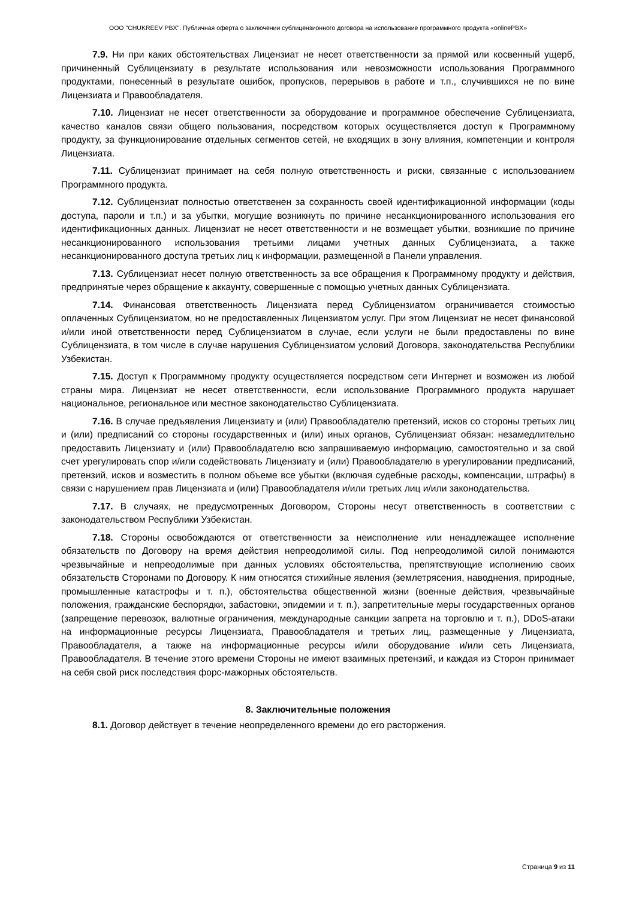ООО "CHUKREEV PBX". Публичная оферта о заключении сублицензионного договора на использование программного продукта «onlinePBX»
7.9. Ни при каких обстоятельствах Лицензиат не несет ответственности за прямой или косвенный ущерб, причиненный Сублицензиату в результате использования или невозможности использования Программного продуктами, понесенный в результате ошибок, пропусков, перерывов в работе и т.п., случившихся не по вине Лицензиата и Правообладателя.
7.10. Лицензиат не несет ответственности за оборудование и программное обеспечение Сублицензиата, качество каналов связи общего пользования, посредством которых осуществляется доступ к Программному продукту, за функционирование отдельных сегментов сетей, не входящих в зону влияния, компетенции и контроля Лицензиата.
7.11. Сублицензиат принимает на себя полную ответственность и риски, связанные с использованием Программного продукта.
7.12. Сублицензиат полностью ответственен за сохранность своей идентификационной информации (коды доступа, пароли и т.п.) и за убытки, могущие возникнуть по причине несанкционированного использования его идентификационных данных. Лицензиат не несет ответственности и не возмещает убытки, возникшие по причине несанкционированного использования третьими лицами учетных данных Сублицензиата, а также несанкционированного доступа третьих лиц к информации, размещенной в Панели управления.
7.13. Сублицензиат несет полную ответственность за все обращения к Программному продукту и действия, предпринятые через обращение к аккаунту, совершенные с помощью учетных данных Сублицензиата.
7.14. Финансовая ответственность Лицензиата перед Сублицензиатом ограничивается стоимостью оплаченных Сублицензиатом, но не предоставленных Лицензиатом услуг. При этом Лицензиат не несет финансовой и/или иной ответственности перед Сублицензиатом в случае, если услуги не были предоставлены по вине Сублицензиата, в том числе в случае нарушения Сублицензиатом условий Договора, законодательства Республики Узбекистан.
7.15. Доступ к Программному продукту осуществляется посредством сети Интернет и возможен из любой страны мира. Лицензиат не несет ответственности, если использование Программного продукта нарушает национальное, региональное или местное законодательство Сублицензиата.
7.16. В случае предъявления Лицензиату и (или) Правообладателю претензий, исков со стороны третьих лиц и (или) предписаний со стороны государственных и (или) иных органов, Сублицензиат обязан: незамедлительно предоставить Лицензиату и (или) Правообладателю всю запрашиваемую информацию, самостоятельно и за свой счет урегулировать спор и/или содействовать Лицензиату и (или) Правообладателю в урегулировании предписаний, претензий, исков и возместить в полном объеме все убытки (включая судебные расходы, компенсации, штрафы) в связи с нарушением прав Лицензиата и (или) Правообладателя и/или третьих лиц и/или законодательства.
7.17. В случаях, не предусмотренных Договором, Стороны несут ответственность в соответствии с законодательством Республики Узбекистан.
7.18. Стороны освобождаются от ответственности за неисполнение или ненадлежащее исполнение обязательств по Договору на время действия непреодолимой силы. Под непреодолимой силой понимаются чрезвычайные и непреодолимые при данных условиях обстоятельства, препятствующие исполнению своих обязательств Сторонами по Договору. К ним относятся стихийные явления (землетрясения, наводнения, природные, промышленные катастрофы и т. п.), обстоятельства общественной жизни (военные действия, чрезвычайные положения, гражданские беспорядки, забастовки, эпидемии и т. п.), запретительные меры государственных органов (запрещение перевозок, валютные ограничения, международные санкции запрета на торговлю и т. п.), DDoS-атаки на информационные ресурсы Лицензиата, Правообладателя и третьих лиц, размещенные у Лицензиата, Правообладателя, а также на информационные ресурсы и/или оборудование и/или сеть Лицензиата, Правообладателя. В течение этого времени Стороны не имеют взаимных претензий, и каждая из Сторон принимает на себя свой риск последствия форс-мажорных обстоятельств.
8. Заключительные положения
8.1. Договор действует в течение неопределенного времени до его расторжения.
Страница 9 из 11